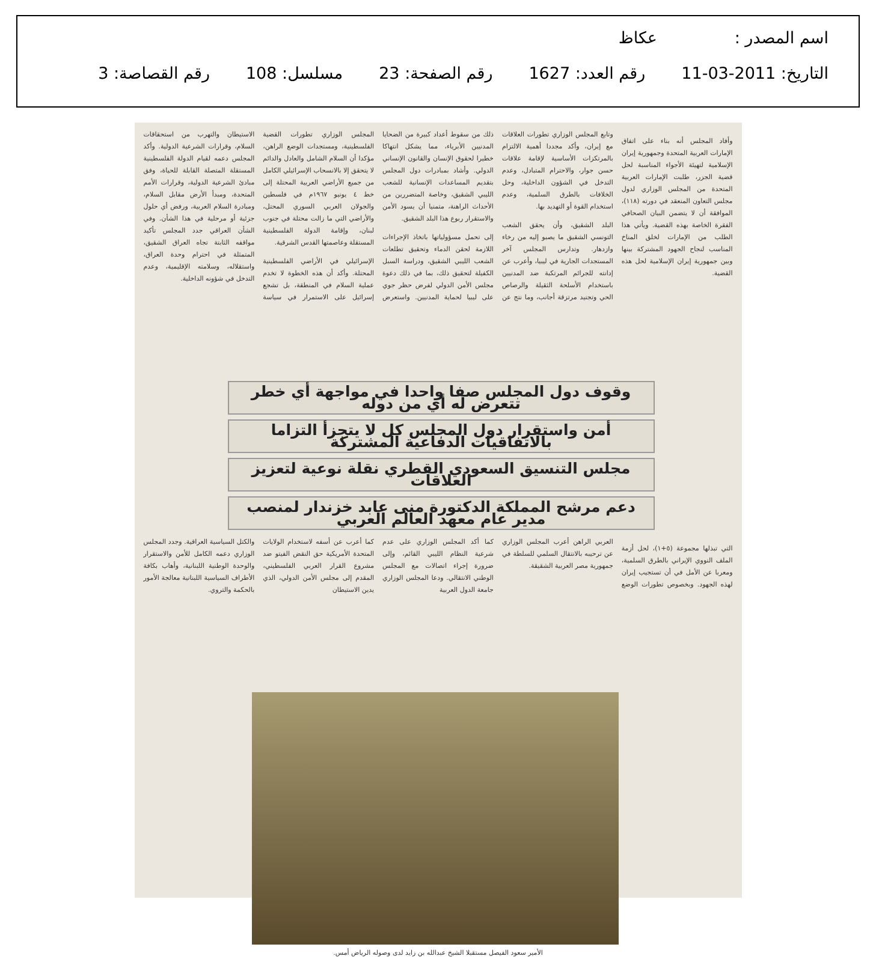اسم المصدر : عكاظ
التاريخ: 2011-03-11 رقم العدد: 1627 رقم الصفحة: 23 مسلسل: 108 رقم القصاصة: 3
وأفاد المجلس أنه بناء على اتفاق الإمارات العربية المتحدة وجمهورية إيران الإسلامية لتهيئة الأجواء المناسبة لحل قضية الجزر، طلبت الإمارات العربية المتحدة من المجلس الوزاري لدول مجلس التعاون المنعقد في دورته (١١٨)، الموافقة أن لا يتضمن البيان الصحافي الفقرة الخاصة بهذه القضية. ويأتي هذا الطلب من الإمارات لخلق المناخ المناسب لنجاح الجهود المشتركة بينها وبين جمهورية إيران الإسلامية لحل هذه القضية.
وتابع المجلس الوزاري تطورات العلاقات مع إيران، وأكد مجددا أهمية الالتزام بالمرتكزات الأساسية لإقامة علاقات حسن جوار، والاحترام المتبادل، وعدم التدخل في الشؤون الداخلية، وحل الخلافات بالطرق السلمية، وعدم استخدام القوة أو التهديد بها.
البلد الشقيق، وأن يحقق الشعب التونسي الشقيق ما يصبو إليه من رخاء وازدهار. وتدارس المجلس آخر المستجدات الجارية في ليبيا، وأعرب عن إدانته للجرائم المرتكبة ضد المدنيين باستخدام الأسلحة الثقيلة والرصاص الحي وتجنيد مرتزقة أجانب، وما نتج عن ذلك من سقوط أعداد كبيرة من الضحايا المدنيين الأبرياء، مما يشكل انتهاكا خطيرا لحقوق الإنسان والقانون الإنساني الدولي. وأشاد بمبادرات دول المجلس بتقديم المساعدات الإنسانية للشعب الليبي الشقيق، وخاصة المتضررين من الأحداث الراهنة، متمنيا أن يسود الأمن والاستقرار ربوع هذا البلد الشقيق.
إلى تحمل مسؤولياتها باتخاذ الإجراءات اللازمة لحقن الدماء وتحقيق تطلعات الشعب الليبي الشقيق، ودراسة السبل الكفيلة لتحقيق ذلك، بما في ذلك دعوة مجلس الأمن الدولي لفرض حظر جوي على ليبيا لحماية المدنيين. واستعرض المجلس الوزاري تطورات القضية الفلسطينية، ومستجدات الوضع الراهن، مؤكدا أن السلام الشامل والعادل والدائم لا يتحقق إلا بالانسحاب الإسرائيلي الكامل من جميع الأراضي العربية المحتلة إلى خط ٤ يونيو ١٩٦٧م في فلسطين والجولان العربي السوري المحتل، والأراضي التي ما زالت محتلة في جنوب لبنان، وإقامة الدولة الفلسطينية المستقلة وعاصمتها القدس الشرقية.
الإسرائيلي في الأراضي الفلسطينية المحتلة. وأكد أن هذه الخطوة لا تخدم عملية السلام في المنطقة، بل تشجع إسرائيل على الاستمرار في سياسة الاستيطان والتهرب من استحقاقات السلام، وقرارات الشرعية الدولية. وأكد المجلس دعمه لقيام الدولة الفلسطينية المستقلة المتصلة القابلة للحياة، وفق مبادئ الشرعية الدولية، وقرارات الأمم المتحدة، ومبدأ الأرض مقابل السلام، ومبادرة السلام العربية، ورفض أي حلول جزئية أو مرحلية في هذا الشأن. وفي الشأن العراقي جدد المجلس تأكيد مواقفه الثابتة تجاه العراق الشقيق، المتمثلة في احترام وحدة العراق، واستقلاله، وسلامته الإقليمية، وعدم التدخل في شؤونه الداخلية.
وقوف دول المجلس صفا واحدا في مواجهة أي خطر تتعرض له أي من دوله
أمن واستقرار دول المجلس كل لا يتجزأ التزاما بالاتفاقيات الدفاعية المشتركة
مجلس التنسيق السعودي القطري نقلة نوعية لتعزيز العلاقات
دعم مرشح المملكة الدكتورة منى عابد خزندار لمنصب مدير عام معهد العالم العربي
التي تبذلها مجموعة (٥+١)، لحل أزمة الملف النووي الإيراني بالطرق السلمية، ومعربا عن الأمل في أن تستجيب إيران لهذه الجهود. وبخصوص تطورات الوضع العربي الراهن أعرب المجلس الوزاري عن ترحيبه بالانتقال السلمي للسلطة في جمهورية مصر العربية الشقيقة.
كما أكد المجلس الوزاري على عدم شرعية النظام الليبي القائم، وإلى ضرورة إجراء اتصالات مع المجلس الوطني الانتقالي. ودعا المجلس الوزاري جامعة الدول العربية
كما أعرب عن أسفه لاستخدام الولايات المتحدة الأمريكية حق النقض الفيتو ضد مشروع القرار العربي الفلسطيني، المقدم إلى مجلس الأمن الدولي، الذي يدين الاستيطان
والكتل السياسية العراقية. وجدد المجلس الوزاري دعمه الكامل للأمن والاستقرار والوحدة الوطنية اللبنانية، وأهاب بكافة الأطراف السياسية اللبنانية معالجة الأمور بالحكمة والتروي.
الأمير سعود الفيصل مستقبلا الشيخ عبدالله بن زايد لدى وصوله الرياض أمس.